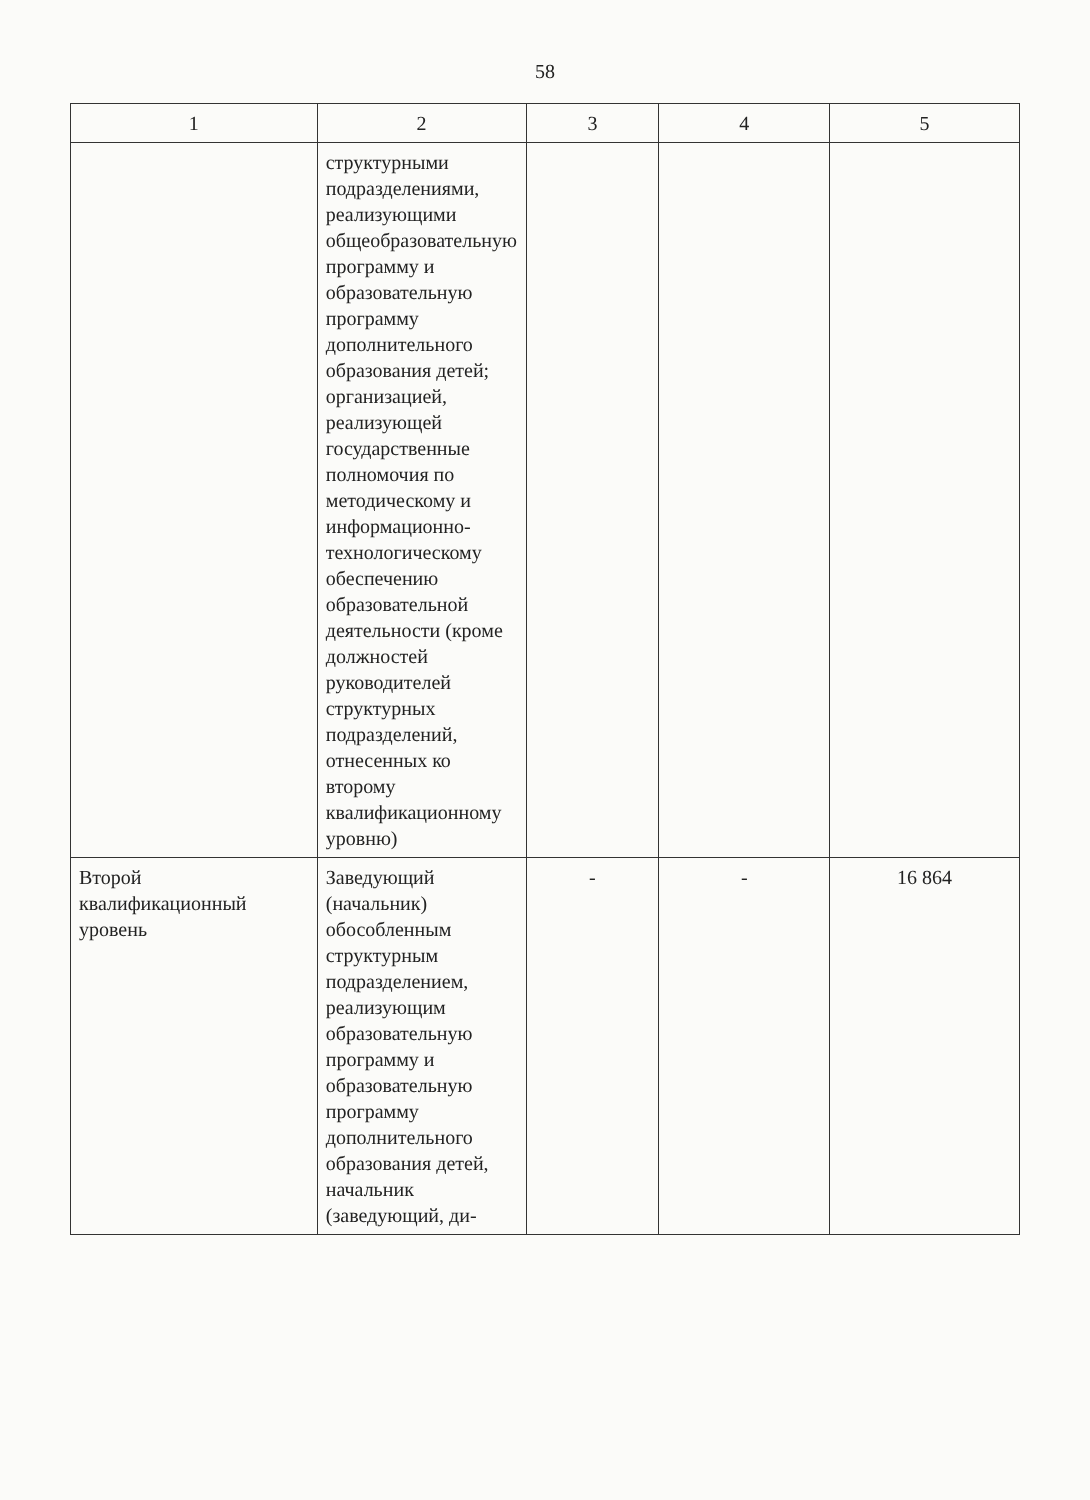58
| 1 | 2 | 3 | 4 | 5 |
| --- | --- | --- | --- | --- |
| | структурными подразделениями, реализующими общеобразовательную программу и образовательную программу дополнительного образования детей; организацией, реализующей государственные полномочия по методическому и информационно-технологическому обеспечению образовательной деятельности (кроме должностей руководителей структурных подразделений, отнесенных ко второму квалификационному уровню) | | | |
| Второй квалификационный уровень | Заведующий (начальник) обособленным структурным подразделением, реализующим образовательную программу и образовательную программу дополнительного образования детей, начальник (заведующий, ди- | - | - | 16 864 |